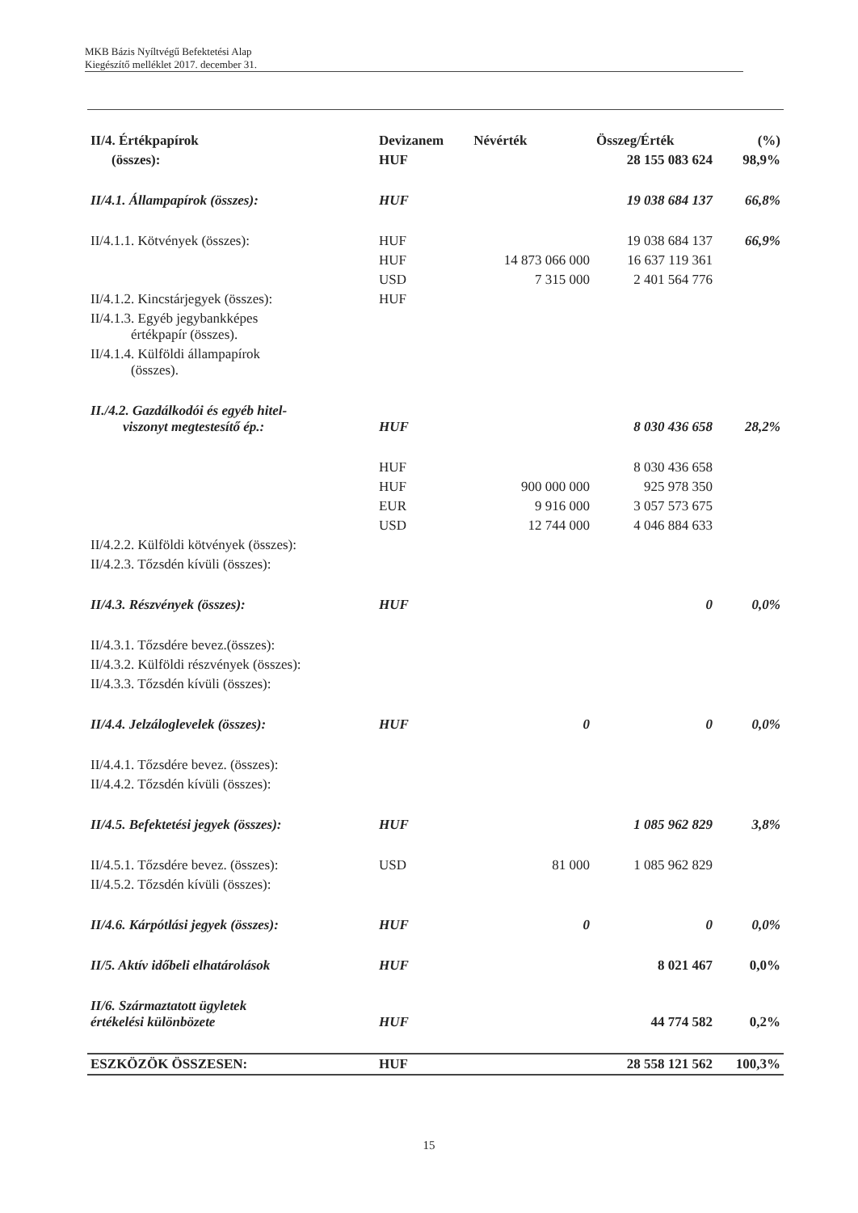MKB Bázis Nyíltvégű Befektetési Alap
Kiegészítő melléklet 2017. december 31.
| II/4. Értékpapírok | Devizanem | Névérték | Összeg/Érték | (%) |
| --- | --- | --- | --- | --- |
| (összes): | HUF | | 28 155 083 624 | 98,9% |
| II/4.1. Állampapírok (összes): | HUF | | 19 038 684 137 | 66,8% |
| II/4.1.1. Kötvények (összes): | HUF | | 19 038 684 137 | 66,9% |
| | HUF | 14 873 066 000 | 16 637 119 361 | |
| | USD | 7 315 000 | 2 401 564 776 | |
| II/4.1.2. Kincstárjegyek (összes): | HUF | | | |
| II/4.1.3. Egyéb jegybankképes értékpapír (összes). | | | | |
| II/4.1.4. Külföldi állampapírok (összes). | | | | |
| II./4.2. Gazdálkodói és egyéb hitel- viszonyt megtestesítő ép.: | HUF | | 8 030 436 658 | 28,2% |
| | HUF | | 8 030 436 658 | |
| | HUF | 900 000 000 | 925 978 350 | |
| | EUR | 9 916 000 | 3 057 573 675 | |
| | USD | 12 744 000 | 4 046 884 633 | |
| II/4.2.2. Külföldi kötvények (összes): | | | | |
| II/4.2.3. Tőzsdén kívüli (összes): | | | | |
| II/4.3. Részvények (összes): | HUF | | 0 | 0,0% |
| II/4.3.1. Tőzsdére bevez.(összes): | | | | |
| II/4.3.2. Külföldi részvények (összes): | | | | |
| II/4.3.3. Tőzsdén kívüli (összes): | | | | |
| II/4.4. Jelzáloglevelek (összes): | HUF | 0 | 0 | 0,0% |
| II/4.4.1. Tőzsdére bevez. (összes): | | | | |
| II/4.4.2. Tőzsdén kívüli (összes): | | | | |
| II/4.5. Befektetési jegyek (összes): | HUF | | 1 085 962 829 | 3,8% |
| II/4.5.1. Tőzsdére bevez. (összes): | USD | 81 000 | 1 085 962 829 | |
| II/4.5.2. Tőzsdén kívüli (összes): | | | | |
| II/4.6. Kárpótlási jegyek (összes): | HUF | 0 | 0 | 0,0% |
| II/5. Aktív időbeli elhatárolások | HUF | | 8 021 467 | 0,0% |
| II/6. Származtatott ügyletek értékelési különbözete | HUF | | 44 774 582 | 0,2% |
| ESZKÖZÖK ÖSSZESEN: | HUF | | 28 558 121 562 | 100,3% |
15